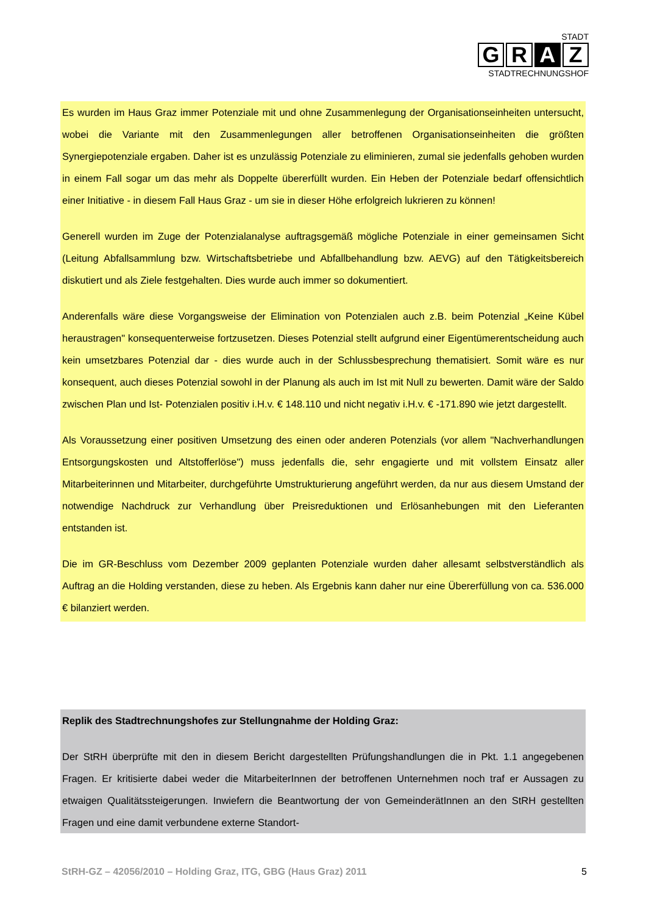STADT
G R A Z
STADTRECHNUNGSHOF
Es wurden im Haus Graz immer Potenziale mit und ohne Zusammenlegung der Organisationseinheiten untersucht, wobei die Variante mit den Zusammenlegungen aller betroffenen Organisationseinheiten die größten Synergiepotenziale ergaben. Daher ist es unzulässig Potenziale zu eliminieren, zumal sie jedenfalls gehoben wurden in einem Fall sogar um das mehr als Doppelte übererfüllt wurden. Ein Heben der Potenziale bedarf offensichtlich einer Initiative - in diesem Fall Haus Graz - um sie in dieser Höhe erfolgreich lukrieren zu können!
Generell wurden im Zuge der Potenzialanalyse auftragsgemäß mögliche Potenziale in einer gemeinsamen Sicht (Leitung Abfallsammlung bzw. Wirtschaftsbetriebe und Abfallbehandlung bzw. AEVG) auf den Tätigkeitsbereich diskutiert und als Ziele festgehalten. Dies wurde auch immer so dokumentiert.
Anderenfalls wäre diese Vorgangsweise der Elimination von Potenzialen auch z.B. beim Potenzial „Keine Kübel heraustragen" konsequenterweise fortzusetzen. Dieses Potenzial stellt aufgrund einer Eigentümerentscheidung auch kein umsetzbares Potenzial dar - dies wurde auch in der Schlussbesprechung thematisiert. Somit wäre es nur konsequent, auch dieses Potenzial sowohl in der Planung als auch im Ist mit Null zu bewerten. Damit wäre der Saldo zwischen Plan und Ist- Potenzialen positiv i.H.v. € 148.110 und nicht negativ i.H.v. € -171.890 wie jetzt dargestellt.
Als Voraussetzung einer positiven Umsetzung des einen oder anderen Potenzials (vor allem "Nachverhandlungen Entsorgungskosten und Altstofferlöse") muss jedenfalls die, sehr engagierte und mit vollstem Einsatz aller Mitarbeiterinnen und Mitarbeiter, durchgeführte Umstrukturierung angeführt werden, da nur aus diesem Umstand der notwendige Nachdruck zur Verhandlung über Preisreduktionen und Erlösanhebungen mit den Lieferanten entstanden ist.
Die im GR-Beschluss vom Dezember 2009 geplanten Potenziale wurden daher allesamt selbstverständlich als Auftrag an die Holding verstanden, diese zu heben. Als Ergebnis kann daher nur eine Übererfüllung von ca. 536.000 € bilanziert werden.
Replik des Stadtrechnungshofes zur Stellungnahme der Holding Graz:
Der StRH überprüfte mit den in diesem Bericht dargestellten Prüfungshandlungen die in Pkt. 1.1 angegebenen Fragen. Er kritisierte dabei weder die MitarbeiterInnen der betroffenen Unternehmen noch traf er Aussagen zu etwaigen Qualitätssteigerungen. Inwiefern die Beantwortung der von GemeinderätInnen an den StRH gestellten Fragen und eine damit verbundene externe Standort-
StRH-GZ – 42056/2010 – Holding Graz, ITG, GBG (Haus Graz) 2011 5